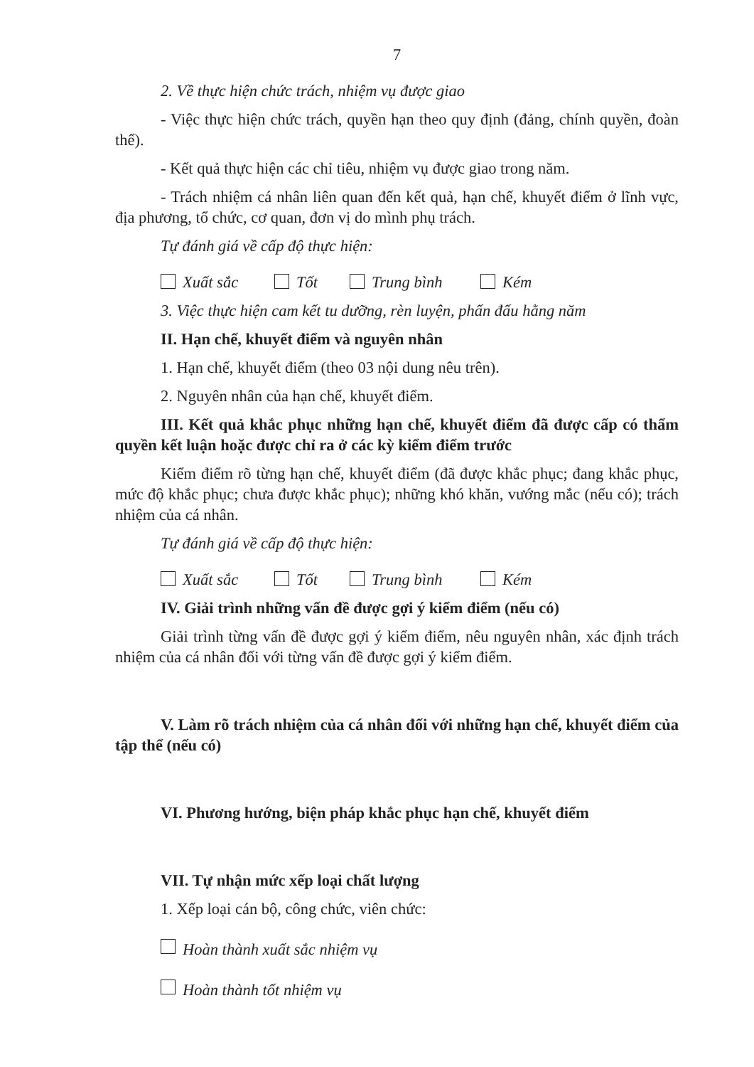7
2. Về thực hiện chức trách, nhiệm vụ được giao
- Việc thực hiện chức trách, quyền hạn theo quy định (đảng, chính quyền, đoàn thể).
- Kết quả thực hiện các chỉ tiêu, nhiệm vụ được giao trong năm.
- Trách nhiệm cá nhân liên quan đến kết quả, hạn chế, khuyết điểm ở lĩnh vực, địa phương, tổ chức, cơ quan, đơn vị do mình phụ trách.
Tự đánh giá về cấp độ thực hiện:
Xuất sắc Tốt Trung bình Kém
3. Việc thực hiện cam kết tu dưỡng, rèn luyện, phấn đấu hằng năm
II. Hạn chế, khuyết điểm và nguyên nhân
1. Hạn chế, khuyết điểm (theo 03 nội dung nêu trên).
2. Nguyên nhân của hạn chế, khuyết điểm.
III. Kết quả khắc phục những hạn chế, khuyết điểm đã được cấp có thẩm quyền kết luận hoặc được chỉ ra ở các kỳ kiểm điểm trước
Kiểm điểm rõ từng hạn chế, khuyết điểm (đã được khắc phục; đang khắc phục, mức độ khắc phục; chưa được khắc phục); những khó khăn, vướng mắc (nếu có); trách nhiệm của cá nhân.
Tự đánh giá về cấp độ thực hiện:
Xuất sắc Tốt Trung bình Kém
IV. Giải trình những vấn đề được gợi ý kiểm điểm (nếu có)
Giải trình từng vấn đề được gợi ý kiểm điểm, nêu nguyên nhân, xác định trách nhiệm của cá nhân đối với từng vấn đề được gợi ý kiểm điểm.
V. Làm rõ trách nhiệm của cá nhân đối với những hạn chế, khuyết điểm của tập thể (nếu có)
VI. Phương hướng, biện pháp khắc phục hạn chế, khuyết điểm
VII. Tự nhận mức xếp loại chất lượng
1. Xếp loại cán bộ, công chức, viên chức:
Hoàn thành xuất sắc nhiệm vụ
Hoàn thành tốt nhiệm vụ